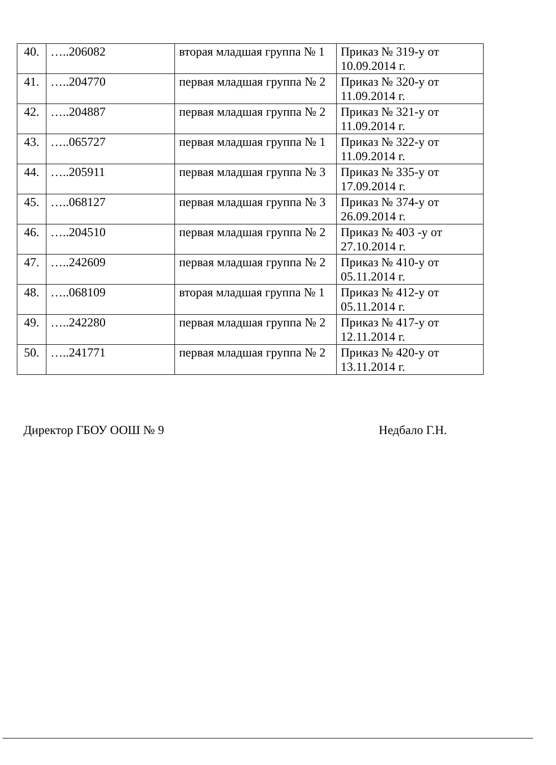| 40. | …..206082 | вторая младшая группа № 1 | Приказ № 319-у от 10.09.2014 г. |
| 41. | …..204770 | первая младшая группа № 2 | Приказ № 320-у от 11.09.2014 г. |
| 42. | …..204887 | первая младшая группа № 2 | Приказ № 321-у от 11.09.2014 г. |
| 43. | …..065727 | первая младшая группа № 1 | Приказ № 322-у от 11.09.2014 г. |
| 44. | …..205911 | первая младшая группа № 3 | Приказ № 335-у от 17.09.2014 г. |
| 45. | …..068127 | первая младшая группа № 3 | Приказ № 374-у от 26.09.2014 г. |
| 46. | …..204510 | первая младшая группа № 2 | Приказ № 403 -у от 27.10.2014 г. |
| 47. | …..242609 | первая младшая группа № 2 | Приказ № 410-у от 05.11.2014 г. |
| 48. | …..068109 | вторая младшая группа № 1 | Приказ № 412-у от 05.11.2014 г. |
| 49. | …..242280 | первая младшая группа № 2 | Приказ № 417-у от 12.11.2014 г. |
| 50. | …..241771 | первая младшая группа № 2 | Приказ № 420-у от 13.11.2014 г. |
Директор ГБОУ ООШ № 9 Недбало Г.Н.